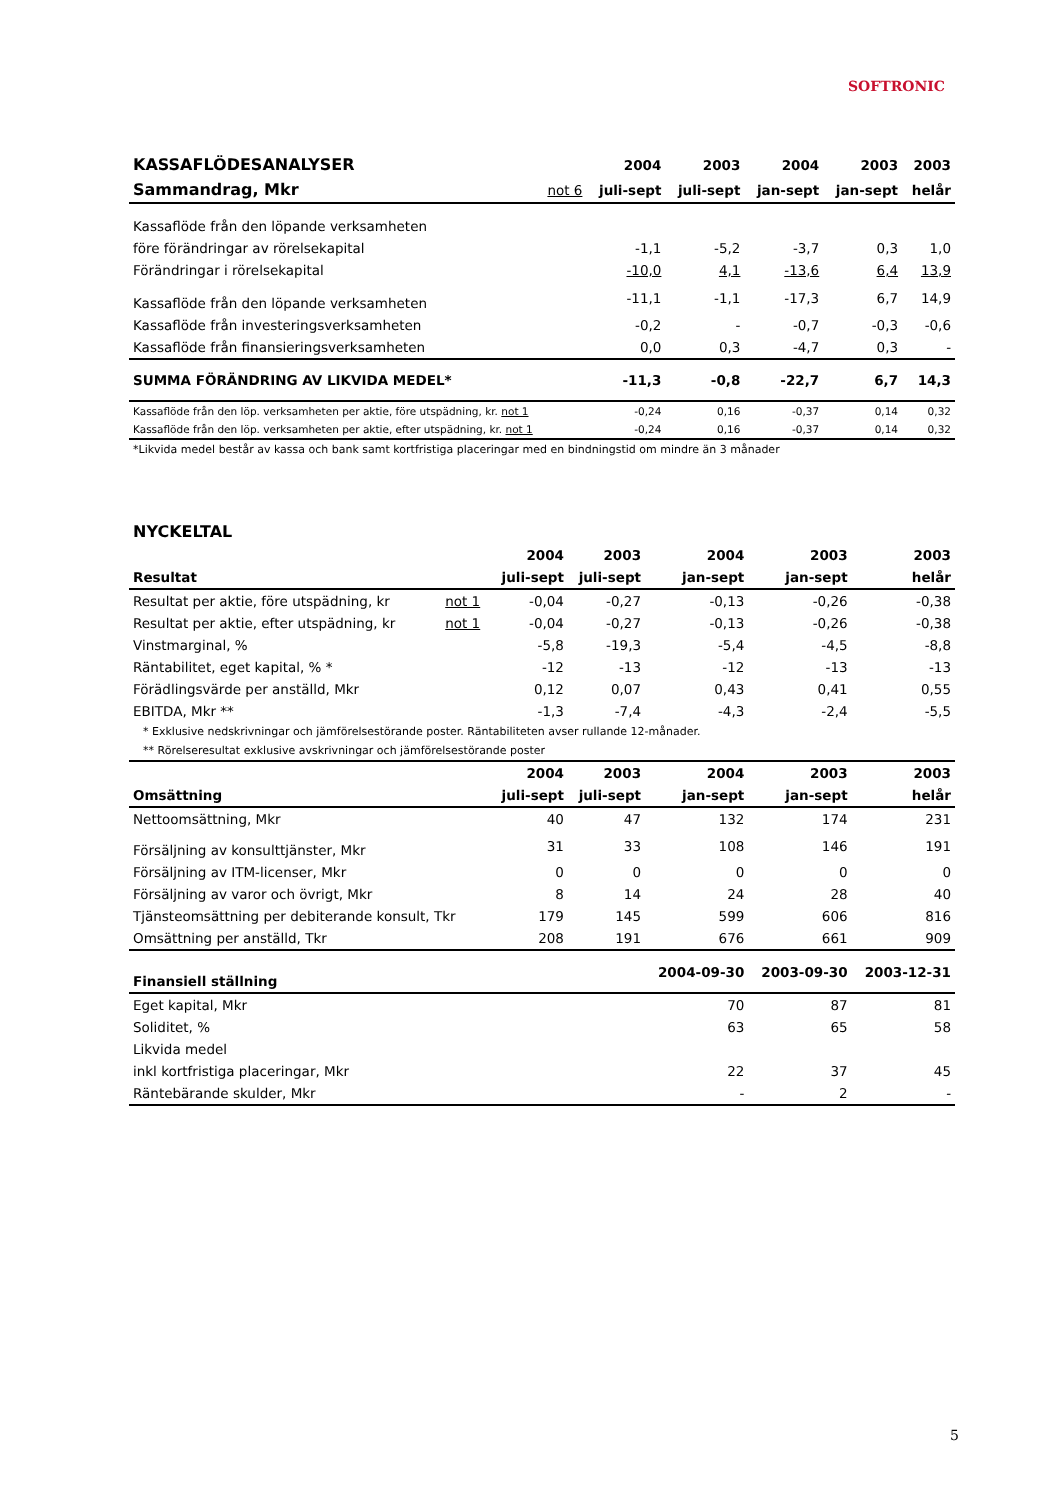SOFTRONIC
| KASSAFLÖDESANALYSER | | 2004 | 2003 | 2004 | 2003 | 2003 |
| --- | --- | --- | --- | --- | --- | --- |
| Sammandrag, Mkr | not 6 | juli-sept | juli-sept | jan-sept | jan-sept | helår |
| Kassaflöde från den löpande verksamheten | | | | | | |
| före förändringar av rörelsekapital | | -1,1 | -5,2 | -3,7 | 0,3 | 1,0 |
| Förändringar i rörelsekapital | | -10,0 | 4,1 | -13,6 | 6,4 | 13,9 |
| Kassaflöde från den löpande verksamheten | | -11,1 | -1,1 | -17,3 | 6,7 | 14,9 |
| Kassaflöde från investeringsverksamheten | | -0,2 | - | -0,7 | -0,3 | -0,6 |
| Kassaflöde från finansieringsverksamheten | | 0,0 | 0,3 | -4,7 | 0,3 | - |
| SUMMA FÖRÄNDRING AV LIKVIDA MEDEL* | | -11,3 | -0,8 | -22,7 | 6,7 | 14,3 |
| Kassaflöde från den löp. verksamheten per aktie, före utspädning, kr. not 1 | | -0,24 | 0,16 | -0,37 | 0,14 | 0,32 |
| Kassaflöde från den löp. verksamheten per aktie, efter utspädning, kr. not 1 | | -0,24 | 0,16 | -0,37 | 0,14 | 0,32 |
| *Likvida medel består av kassa och bank samt kortfristiga placeringar med en bindningstid om mindre än 3 månader | | | | | | |
| NYCKELTAL | | | | | | |
| --- | --- | --- | --- | --- | --- | --- |
| | | 2004 | 2003 | 2004 | 2003 | 2003 |
| Resultat | | juli-sept | juli-sept | jan-sept | jan-sept | helår |
| Resultat per aktie, före utspädning, kr | not 1 | -0,04 | -0,27 | -0,13 | -0,26 | -0,38 |
| Resultat per aktie, efter utspädning, kr | not 1 | -0,04 | -0,27 | -0,13 | -0,26 | -0,38 |
| Vinstmarginal, % | | -5,8 | -19,3 | -5,4 | -4,5 | -8,8 |
| Räntabilitet, eget kapital, % * | | -12 | -13 | -12 | -13 | -13 |
| Förädlingsvärde per anställd, Mkr | | 0,12 | 0,07 | 0,43 | 0,41 | 0,55 |
| EBITDA, Mkr ** | | -1,3 | -7,4 | -4,3 | -2,4 | -5,5 |
| * Exklusive nedskrivningar och jämförelsestörande poster. Räntabiliteten avser rullande 12-månader. | | | | | | |
| ** Rörelseresultat exklusive avskrivningar och jämförelsestörande poster | | | | | | |
| | | 2004 | 2003 | 2004 | 2003 | 2003 |
| Omsättning | | juli-sept | juli-sept | jan-sept | jan-sept | helår |
| Nettoomsättning, Mkr | | 40 | 47 | 132 | 174 | 231 |
| Försäljning av konsulttjänster, Mkr | | 31 | 33 | 108 | 146 | 191 |
| Försäljning av ITM-licenser, Mkr | | 0 | 0 | 0 | 0 | 0 |
| Försäljning av varor och övrigt, Mkr | | 8 | 14 | 24 | 28 | 40 |
| Tjänsteomsättning per debiterande konsult, Tkr | | 179 | 145 | 599 | 606 | 816 |
| Omsättning per anställd, Tkr | | 208 | 191 | 676 | 661 | 909 |
| Finansiell ställning | | | | 2004-09-30 | 2003-09-30 | 2003-12-31 |
| Eget kapital, Mkr | | | | 70 | 87 | 81 |
| Soliditet, % | | | | 63 | 65 | 58 |
| Likvida medel | | | | | | |
| inkl kortfristiga placeringar, Mkr | | | | 22 | 37 | 45 |
| Räntebärande skulder, Mkr | | | | - | 2 | - |
5